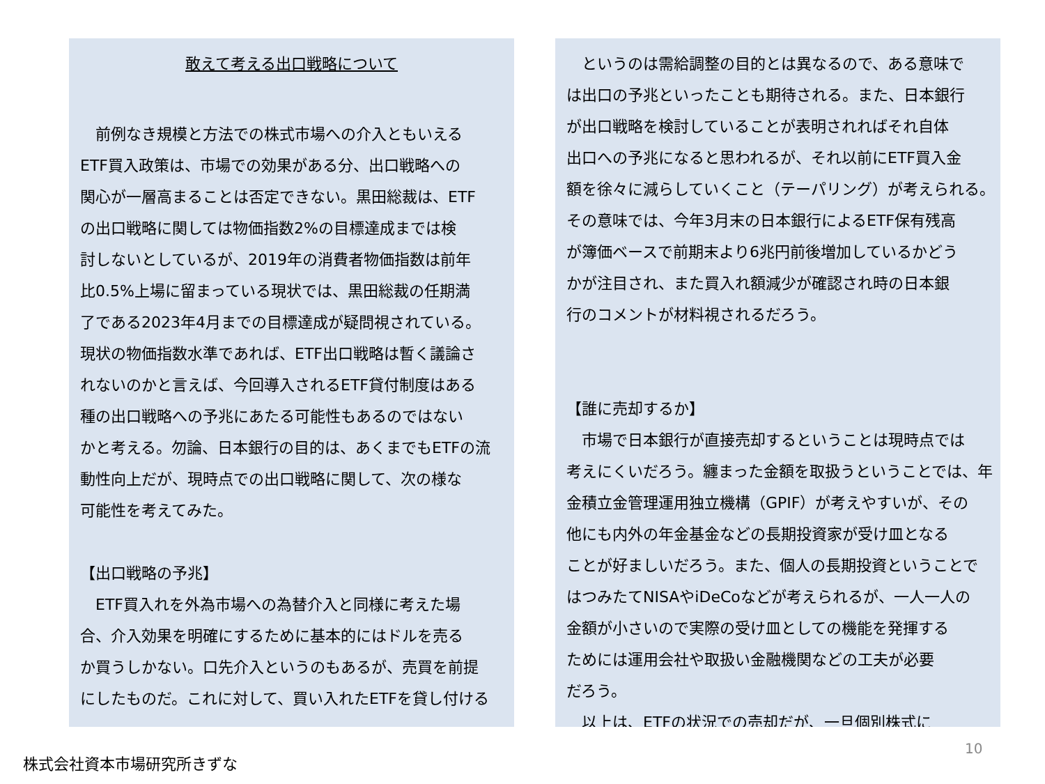敢えて考える出口戦略について
　前例なき規模と方法での株式市場への介入ともいえる
ETF買入政策は、市場での効果がある分、出口戦略への
関心が一層高まることは否定できない。黒田総裁は、ETF
の出口戦略に関しては物価指数2%の目標達成までは検
討しないとしているが、2019年の消費者物価指数は前年
比0.5%上場に留まっている現状では、黒田総裁の任期満
了である2023年4月までの目標達成が疑問視されている。
現状の物価指数水準であれば、ETF出口戦略は暫く議論さ
れないのかと言えば、今回導入されるETF貸付制度はある
種の出口戦略への予兆にあたる可能性もあるのではない
かと考える。勿論、日本銀行の目的は、あくまでもETFの流
動性向上だが、現時点での出口戦略に関して、次の様な
可能性を考えてみた。
【出口戦略の予兆】
　ETF買入れを外為市場への為替介入と同様に考えた場
合、介入効果を明確にするために基本的にはドルを売る
か買うしかない。口先介入というのもあるが、売買を前提
にしたものだ。これに対して、買い入れたETFを貸し付ける
　というのは需給調整の目的とは異なるので、ある意味で
は出口の予兆といったことも期待される。また、日本銀行
が出口戦略を検討していることが表明されればそれ自体
出口への予兆になると思われるが、それ以前にETF買入金
額を徐々に減らしていくこと（テーパリング）が考えられる。
その意味では、今年3月末の日本銀行によるETF保有残高
が簿価ベースで前期末より6兆円前後増加しているかどう
かが注目され、また買入れ額減少が確認され時の日本銀
行のコメントが材料視されるだろう。
【誰に売却するか】
　市場で日本銀行が直接売却するということは現時点では
考えにくいだろう。纏まった金額を取扱うということでは、年
金積立金管理運用独立機構（GPIF）が考えやすいが、その
他にも内外の年金基金などの長期投資家が受け皿となる
ことが好ましいだろう。また、個人の長期投資ということで
はつみたてNISAやiDeCoなどが考えられるが、一人一人の
金額が小さいので実際の受け皿としての機能を発揮する
ためには運用会社や取扱い金融機関などの工夫が必要
だろう。
　以上は、ETFの状況での売却だが、一旦個別株式に
10
株式会社資本市場研究所きずな